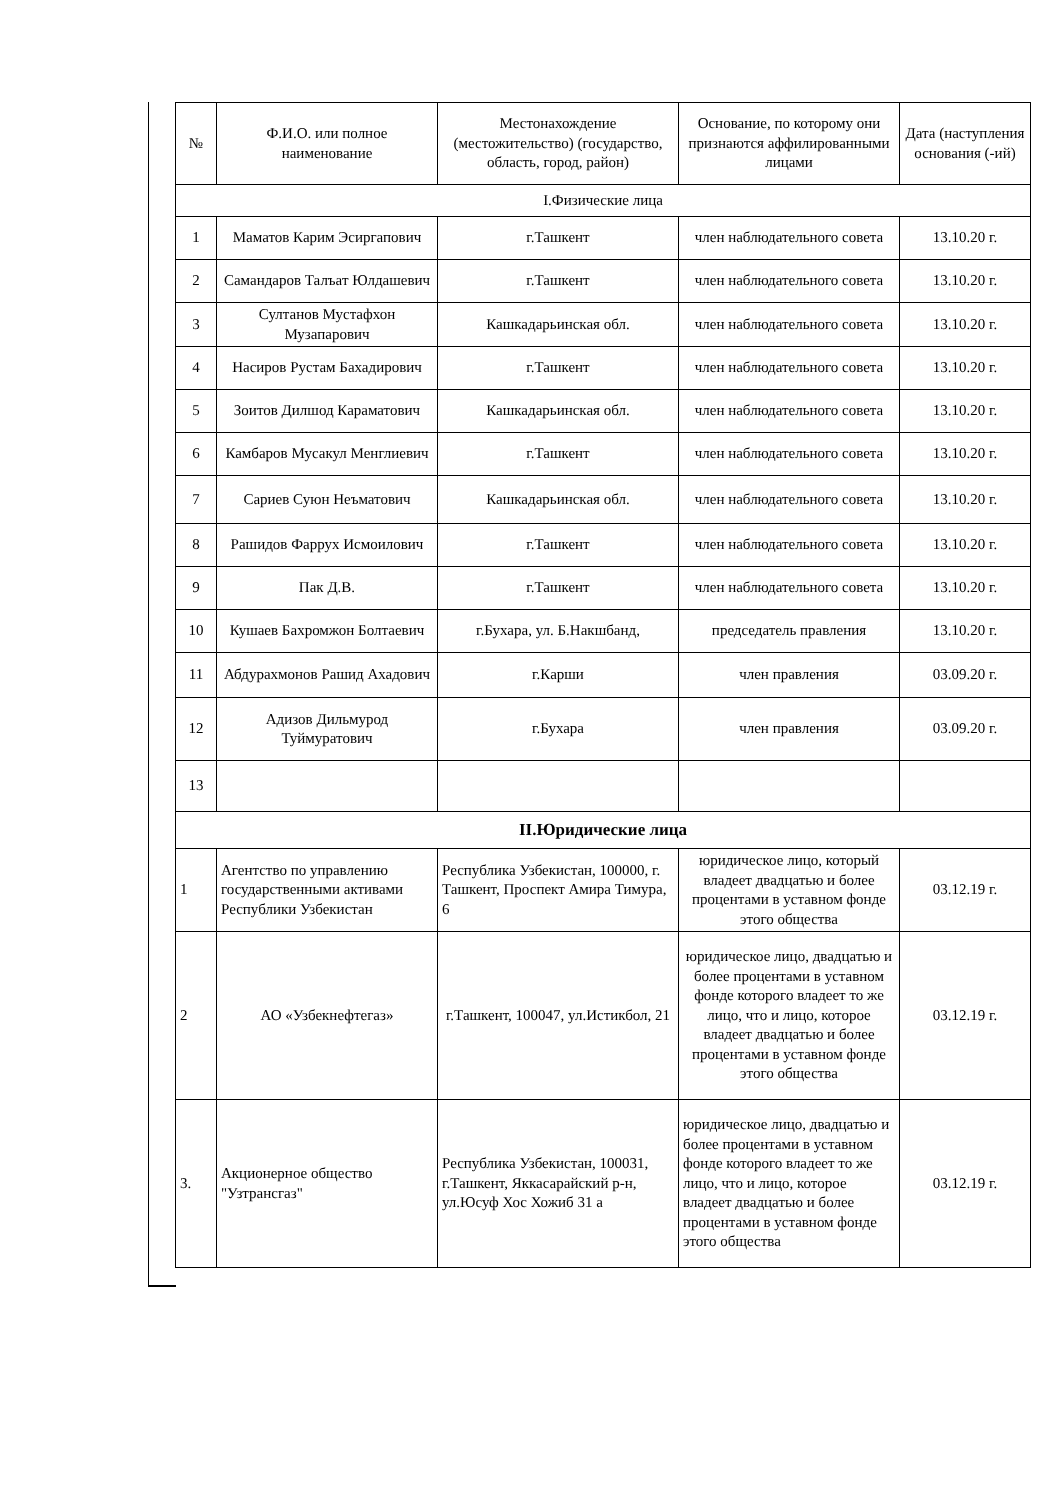| № | Ф.И.О. или полное наименование | Местонахождение (местожительство) (государство, область, город, район) | Основание, по которому они признаются аффилированными лицами | Дата (наступления основания (-ий) |
| --- | --- | --- | --- | --- |
| I.Физические лица | | | | |
| 1 | Маматов Карим Эсиргапович | г.Ташкент | член наблюдательного совета | 13.10.20 г. |
| 2 | Самандаров Талъат Юлдашевич | г.Ташкент | член наблюдательного совета | 13.10.20 г. |
| 3 | Султанов Мустафхон Музапарович | Кашкадарьинская обл. | член наблюдательного совета | 13.10.20 г. |
| 4 | Насиров Рустам Бахадирович | г.Ташкент | член наблюдательного совета | 13.10.20 г. |
| 5 | Зоитов Дилшод Караматович | Кашкадарьинская обл. | член наблюдательного совета | 13.10.20 г. |
| 6 | Камбаров Мусакул Менглиевич | г.Ташкент | член наблюдательного совета | 13.10.20 г. |
| 7 | Сариев Суюн Неъматович | Кашкадарьинская обл. | член наблюдательного совета | 13.10.20 г. |
| 8 | Рашидов Фаррух Исмоилович | г.Ташкент | член наблюдательного совета | 13.10.20 г. |
| 9 | Пак Д.В. | г.Ташкент | член наблюдательного совета | 13.10.20 г. |
| 10 | Кушаев Бахромжон Болтаевич | г.Бухара, ул. Б.Накшбанд, | председатель правления | 13.10.20 г. |
| 11 | Абдурахмонов Рашид Ахадович | г.Карши | член правления | 03.09.20 г. |
| 12 | Адизов Дильмурод Туймуратович | г.Бухара | член правления | 03.09.20 г. |
| 13 | | | | |
| II.Юридические лица | | | | |
| 1 | Агентство по управлению государственными активами Республики Узбекистан | Республика Узбекистан, 100000, г. Ташкент, Проспект Амира Тимура, 6 | юридическое лицо, который владеет двадцатью и более процентами в уставном фонде этого общества | 03.12.19 г. |
| 2 | АО «Узбекнефтегаз» | г.Ташкент, 100047, ул.Истикбол, 21 | юридическое лицо, двадцатью и более процентами в уставном фонде которого владеет то же лицо, что и лицо, которое владеет двадцатью и более процентами в уставном фонде этого общества | 03.12.19 г. |
| 3. | Акционерное общество "Узтрансгаз" | Республика Узбекистан, 100031, г.Ташкент, Яккасарайский р-н, ул.Юсуф Хос Хожиб 31 а | юридическое лицо, двадцатью и более процентами в уставном фонде которого владеет то же лицо, что и лицо, которое владеет двадцатью и более процентами в уставном фонде этого общества | 03.12.19 г. |